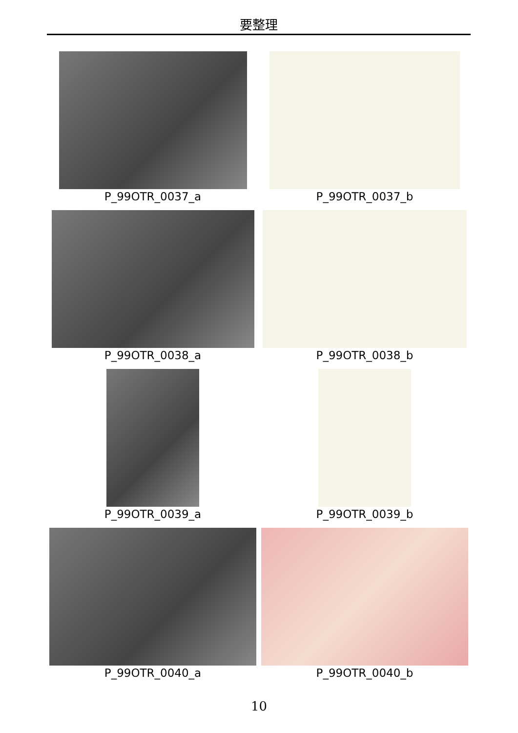要整理
P_99OTR_0037_a
P_99OTR_0037_b
P_99OTR_0038_a
P_99OTR_0038_b
P_99OTR_0039_a
P_99OTR_0039_b
P_99OTR_0040_a
P_99OTR_0040_b
10